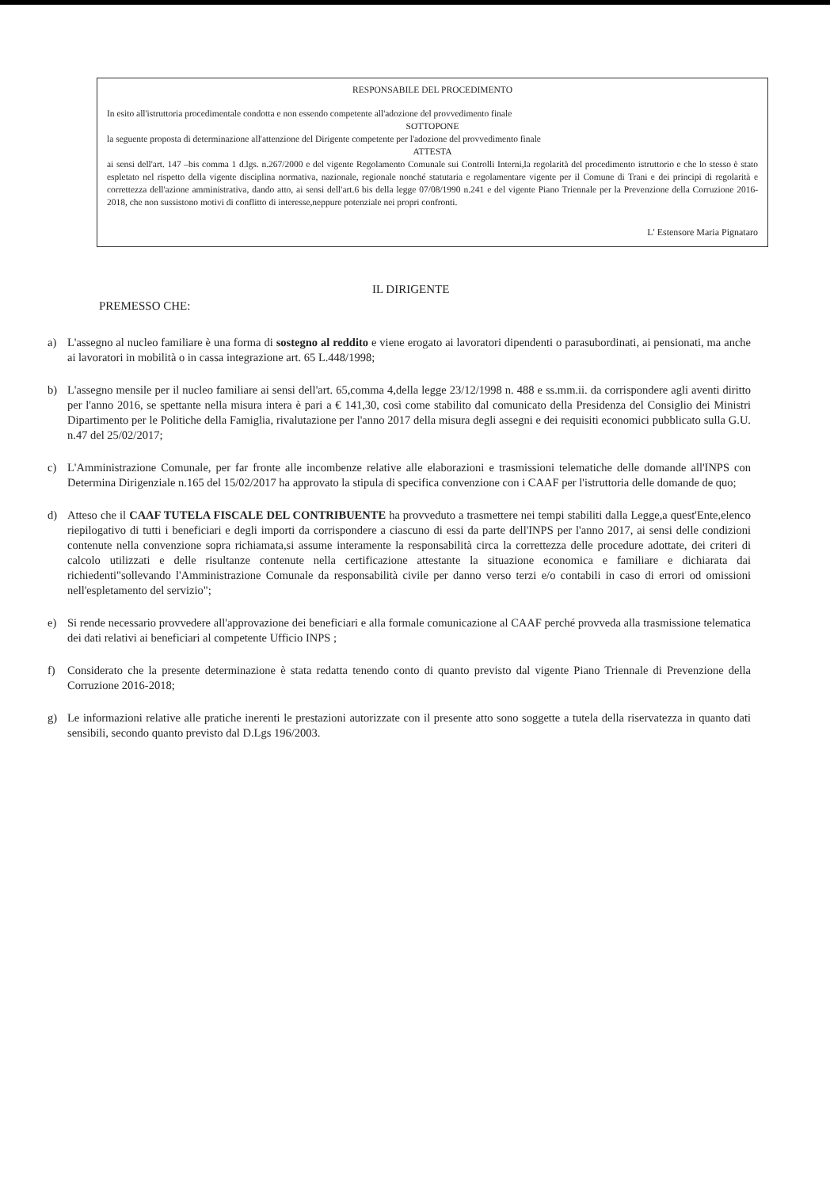RESPONSABILE DEL PROCEDIMENTO
In esito all'istruttoria procedimentale condotta e non essendo competente all'adozione del provvedimento finale
SOTTOPONE
la seguente proposta di determinazione all'attenzione del Dirigente competente per l'adozione del provvedimento finale
ATTESTA
ai sensi dell'art. 147 –bis comma 1 d.lgs. n.267/2000 e del vigente Regolamento Comunale sui Controlli Interni,la regolarità del procedimento istruttorio e che lo stesso è stato espletato nel rispetto della vigente disciplina normativa, nazionale, regionale nonché statutaria e regolamentare vigente per il Comune di Trani e dei principi di regolarità e correttezza dell'azione amministrativa, dando atto, ai sensi dell'art.6 bis della legge 07/08/1990 n.241 e del vigente Piano Triennale per la Prevenzione della Corruzione 2016-2018, che non sussistono motivi di conflitto di interesse,neppure potenziale nei propri confronti.
L' Estensore Maria Pignataro
IL DIRIGENTE
PREMESSO CHE:
a) L'assegno al nucleo familiare è una forma di sostegno al reddito e viene erogato ai lavoratori dipendenti o parasubordinati, ai pensionati, ma anche ai lavoratori in mobilità o in cassa integrazione art. 65 L.448/1998;
b) L'assegno mensile per il nucleo familiare ai sensi dell'art. 65,comma 4,della legge 23/12/1998 n. 488 e ss.mm.ii. da corrispondere agli aventi diritto per l'anno 2016, se spettante nella misura intera è pari a € 141,30, così come stabilito dal comunicato della Presidenza del Consiglio dei Ministri Dipartimento per le Politiche della Famiglia, rivalutazione per l'anno 2017 della misura degli assegni e dei requisiti economici pubblicato sulla G.U. n.47 del 25/02/2017;
c) L'Amministrazione Comunale, per far fronte alle incombenze relative alle elaborazioni e trasmissioni telematiche delle domande all'INPS con Determina Dirigenziale n.165 del 15/02/2017 ha approvato la stipula di specifica convenzione con i CAAF per l'istruttoria delle domande de quo;
d) Atteso che il CAAF TUTELA FISCALE DEL CONTRIBUENTE ha provveduto a trasmettere nei tempi stabiliti dalla Legge,a quest'Ente,elenco riepilogativo di tutti i beneficiari e degli importi da corrispondere a ciascuno di essi da parte dell'INPS per l'anno 2017, ai sensi delle condizioni contenute nella convenzione sopra richiamata,si assume interamente la responsabilità circa la correttezza delle procedure adottate, dei criteri di calcolo utilizzati e delle risultanze contenute nella certificazione attestante la situazione economica e familiare e dichiarata dai richiedenti"sollevando l'Amministrazione Comunale da responsabilità civile per danno verso terzi e/o contabili in caso di errori od omissioni nell'espletamento del servizio";
e) Si rende necessario provvedere all'approvazione dei beneficiari e alla formale comunicazione al CAAF perché provveda alla trasmissione telematica dei dati relativi ai beneficiari al competente Ufficio INPS ;
f) Considerato che la presente determinazione è stata redatta tenendo conto di quanto previsto dal vigente Piano Triennale di Prevenzione della Corruzione 2016-2018;
g) Le informazioni relative alle pratiche inerenti le prestazioni autorizzate con il presente atto sono soggette a tutela della riservatezza in quanto dati sensibili, secondo quanto previsto dal D.Lgs 196/2003.